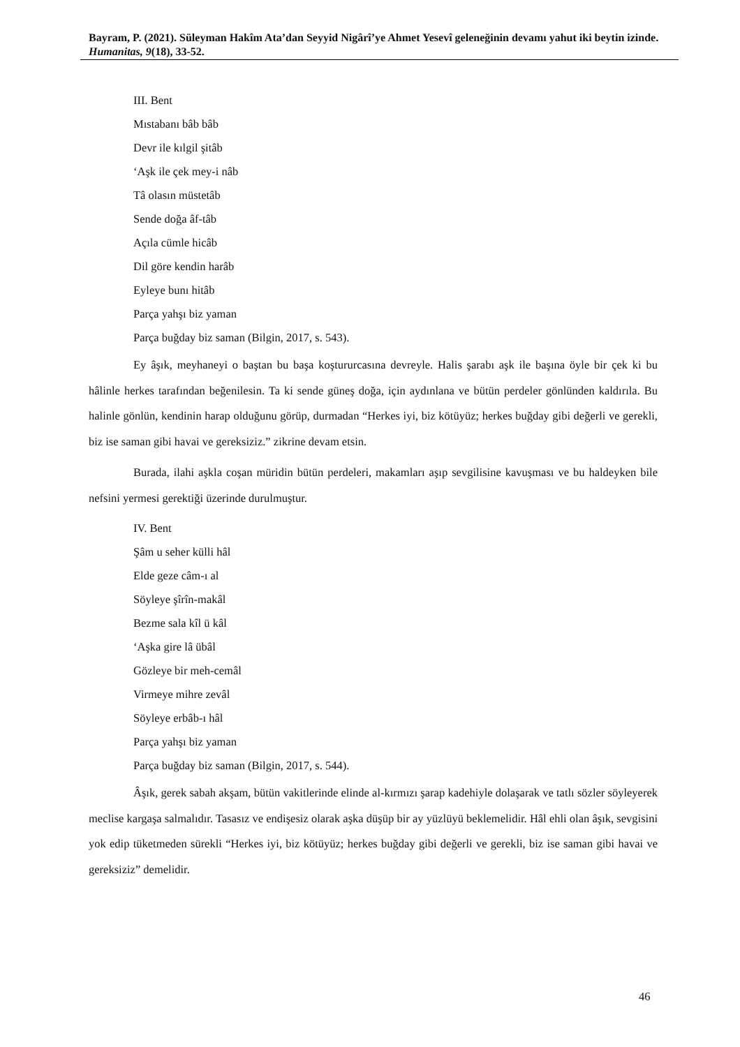Bayram, P. (2021). Süleyman Hakîm Ata’dan Seyyid Nigârî’ye Ahmet Yesevî geleneğinin devamı yahut iki beytin izinde. Humanitas, 9(18), 33-52.
III. Bent
Mıstabanı bâb bâb
Devr ile kılgil şitâb
‘Aşk ile çek mey-i nâb
Tâ olasın müstetâb
Sende doğa âf-tâb
Açıla cümle hicâb
Dil göre kendin harâb
Eyleye bunı hitâb
Parça yahşı biz yaman
Parça buğday biz saman (Bilgin, 2017, s. 543).
Ey âşık, meyhaneyi o baştan bu başa koştururcasına devreyle. Halis şarabı aşk ile başına öyle bir çek ki bu hâlinle herkes tarafından beğenilesin. Ta ki sende güneş doğa, için aydınlana ve bütün perdeler gönlünden kaldırıla. Bu halinle gönlün, kendinin harap olduğunu görüp, durmadan “Herkes iyi, biz kötüyüz; herkes buğday gibi değerli ve gerekli, biz ise saman gibi havai ve gereksiziz.” zikrine devam etsin.
Burada, ilahi aşkla coşan müridin bütün perdeleri, makamları aşıp sevgilisine kavuşması ve bu haldeyken bile nefsini yermesi gerektiği üzerinde durulmuştur.
IV. Bent
Şâm u seher külli hâl
Elde geze câm-ı al
Söyleye şîrîn-makâl
Bezme sala kîl ü kâl
‘Aşka gire lâ übâl
Gözleye bir meh-cemâl
Virmeye mihre zevâl
Söyleye erbâb-ı hâl
Parça yahşı biz yaman
Parça buğday biz saman (Bilgin, 2017, s. 544).
Âşık, gerek sabah akşam, bütün vakitlerinde elinde al-kırmızı şarap kadehiyle dolaşarak ve tatlı sözler söyleyerek meclise kargaşa salmalıdır. Tasasız ve endişesiz olarak aşka düşüp bir ay yüzlüyü beklemelidir. Hâl ehli olan âşık, sevgisini yok edip tüketmeden sürekli “Herkes iyi, biz kötüyüz; herkes buğday gibi değerli ve gerekli, biz ise saman gibi havai ve gereksiziz” demelidir.
46